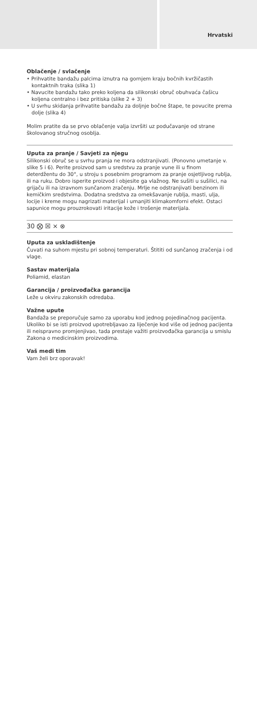Hrvatski
Oblačenje / svlačenje
• Prihvatite bandažu palcima iznutra na gornjem kraju bočnih kvržičastih kontaktnih traka (slika 1)
• Navucite bandažu tako preko koljena da silikonski obruč obuhvaća čašicu koljena centralno i bez pritiska (slike 2 + 3)
• U svrhu skidanja prihvatite bandažu za doljnje bočne štape, te povucite prema dolje (slika 4)
Molim pratite da se prvo oblačenje valja izvršiti uz podučavanje od strane školovanog stručnog osoblja.
Uputa za pranje / Savjeti za njegu
Silikonski obruč se u svrhu pranja ne mora odstranjivati. (Ponovno umetanje v. slike 5 i 6). Perite proizvod sam u sredstvu za pranje vune ili u finom deterdžentu do 30°, u stroju s posebnim programom za pranje osjetljivog rublja, ili na ruku. Dobro isperite proizvod i objesite ga vlažnog. Ne sušiti u sušilici, na grijaču ili na izravnom sunčanom zračenju. Mrlje ne odstranjivati benzinom ili kemičkim sredstvima. Dodatna sredstva za omekšavanje rublja, masti, ulja, locije i kreme mogu nagrizati materijal i umanjiti klimakomforni efekt. Ostaci sapunice mogu prouzrokovati iritacije kože i trošenje materijala.
30 ⨂ ☒ ⨯ ⊗
Uputa za uskladištenje
Čuvati na suhom mjestu pri sobnoj temperaturi. Štititi od sunčanog zračenja i od vlage.
Sastav materijala
Poliamid, elastan
Garancija / proizvođačka garancija
Leže u okviru zakonskih odredaba.
Važne upute
Bandaža se preporučuje samo za uporabu kod jednog pojedinačnog pacijenta. Ukoliko bi se isti proizvod upotrebljavao za liječenje kod više od jednog pacijenta ili neispravno promjenjivao, tada prestaje važiti proizvođačka garancija u smislu Zakona o medicinskim proizvodima.
Vaš medi tim
Vam želi brz oporavak!